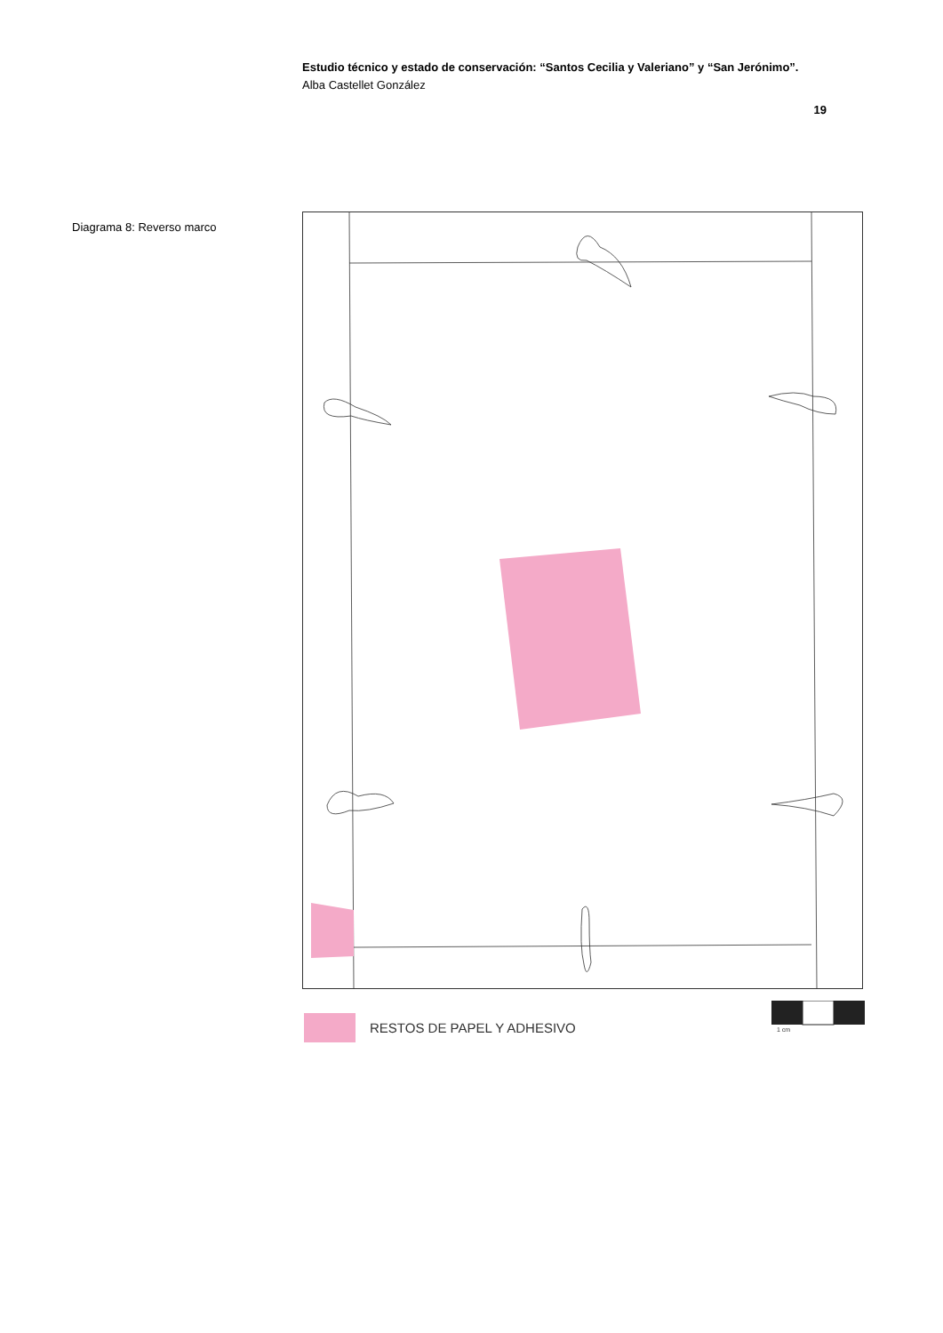Estudio técnico y estado de conservación: “Santos Cecilia y Valeriano” y “San Jerónimo”.
Alba Castellet González
19
Diagrama 8: Reverso marco
RESTOS DE PAPEL Y ADHESIVO
1 cm